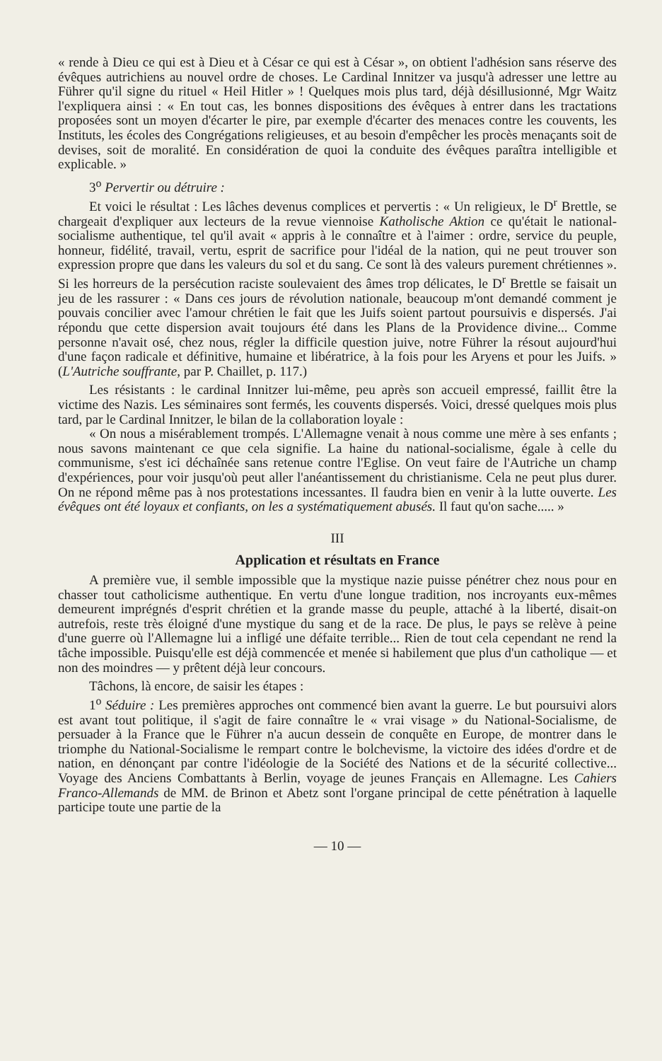« rende à Dieu ce qui est à Dieu et à César ce qui est à César », on obtient l'adhésion sans réserve des évêques autrichiens au nouvel ordre de choses. Le Cardinal Innitzer va jusqu'à adresser une lettre au Führer qu'il signe du rituel « Heil Hitler » ! Quelques mois plus tard, déjà désillusionné, Mgr Waitz l'expliquera ainsi : « En tout cas, les bonnes dispositions des évêques à entrer dans les tractations proposées sont un moyen d'écarter le pire, par exemple d'écarter des menaces contre les couvents, les Instituts, les écoles des Congrégations religieuses, et au besoin d'empêcher les procès menaçants soit de devises, soit de moralité. En considération de quoi la conduite des évêques paraîtra intelligible et explicable. »
3<sup>o</sup> Pervertir ou détruire :
Et voici le résultat : Les lâches devenus complices et pervertis : « Un religieux, le D<sup>r</sup> Brettle, se chargeait d'expliquer aux lecteurs de la revue viennoise Katholische Aktion ce qu'était le national-socialisme authentique, tel qu'il avait « appris à le connaître et à l'aimer : ordre, service du peuple, honneur, fidélité, travail, vertu, esprit de sacrifice pour l'idéal de la nation, qui ne peut trouver son expression propre que dans les valeurs du sol et du sang. Ce sont là des valeurs purement chrétiennes ». Si les horreurs de la persécution raciste soulevaient des âmes trop délicates, le D<sup>r</sup> Brettle se faisait un jeu de les rassurer : « Dans ces jours de révolution nationale, beaucoup m'ont demandé comment je pouvais concilier avec l'amour chrétien le fait que les Juifs soient partout poursuivis e dispersés. J'ai répondu que cette dispersion avait toujours été dans les Plans de la Providence divine... Comme personne n'avait osé, chez nous, régler la difficile question juive, notre Führer la résout aujourd'hui d'une façon radicale et définitive, humaine et libératrice, à la fois pour les Aryens et pour les Juifs. » (L'Autriche souffrante, par P. Chaillet, p. 117.)
Les résistants : le cardinal Innitzer lui-même, peu après son accueil empressé, faillit être la victime des Nazis. Les séminaires sont fermés, les couvents dispersés. Voici, dressé quelques mois plus tard, par le Cardinal Innitzer, le bilan de la collaboration loyale :
« On nous a misérablement trompés. L'Allemagne venait à nous comme une mère à ses enfants ; nous savons maintenant ce que cela signifie. La haine du national-socialisme, égale à celle du communisme, s'est ici déchaînée sans retenue contre l'Eglise. On veut faire de l'Autriche un champ d'expériences, pour voir jusqu'où peut aller l'anéantissement du christianisme. Cela ne peut plus durer. On ne répond même pas à nos protestations incessantes. Il faudra bien en venir à la lutte ouverte. Les évêques ont été loyaux et confiants, on les a systématiquement abusés. Il faut qu'on sache..... »
III
Application et résultats en France
A première vue, il semble impossible que la mystique nazie puisse pénétrer chez nous pour en chasser tout catholicisme authentique. En vertu d'une longue tradition, nos incroyants eux-mêmes demeurent imprégnés d'esprit chrétien et la grande masse du peuple, attaché à la liberté, disait-on autrefois, reste très éloigné d'une mystique du sang et de la race. De plus, le pays se relève à peine d'une guerre où l'Allemagne lui a infligé une défaite terrible... Rien de tout cela cependant ne rend la tâche impossible. Puisqu'elle est déjà commencée et menée si habilement que plus d'un catholique — et non des moindres — y prêtent déjà leur concours.
Tâchons, là encore, de saisir les étapes :
1<sup>o</sup> Séduire : Les premières approches ont commencé bien avant la guerre. Le but poursuivi alors est avant tout politique, il s'agit de faire connaître le « vrai visage » du National-Socialisme, de persuader à la France que le Führer n'a aucun dessein de conquête en Europe, de montrer dans le triomphe du National-Socialisme le rempart contre le bolchevisme, la victoire des idées d'ordre et de nation, en dénonçant par contre l'idéologie de la Société des Nations et de la sécurité collective... Voyage des Anciens Combattants à Berlin, voyage de jeunes Français en Allemagne. Les Cahiers Franco-Allemands de MM. de Brinon et Abetz sont l'organe principal de cette pénétration à laquelle participe toute une partie de la
— 10 —